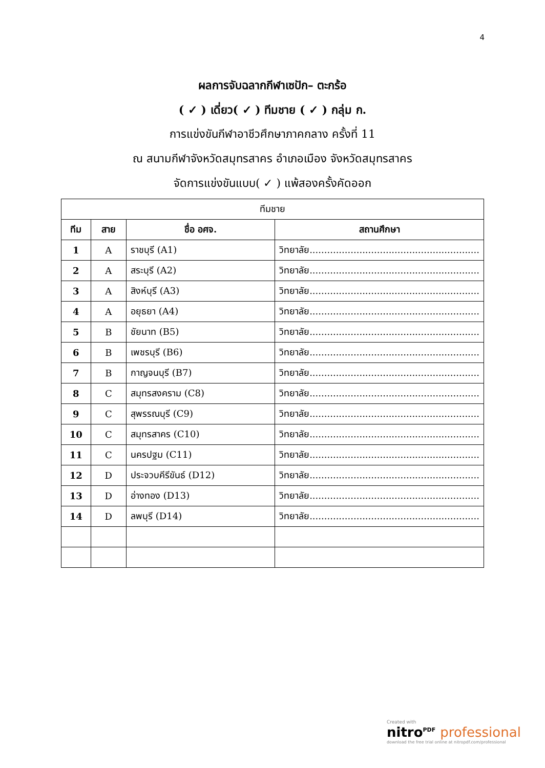4
ผลการจับฉลากกีฬาเซปัก– ตะกร้อ
( ✓ ) เดี่ยว( ✓ ) ทีมชาย ( ✓ ) กลุ่ม ก.
การแข่งขันกีฬาอาชีวศึกษาภาคกลาง ครั้งที่ 11
ณ สนามกีฬาจังหวัดสมุทรสาคร อำเภอเมือง จังหวัดสมุทรสาคร
จัดการแข่งขันแบบ( ✓ ) แพ้สองครั้งคัดออก
| ทีมชาย | | | |
| ทีม | สาย | ชื่อ อศจ. | สถานศึกษา |
| 1 | A | ราชบุรี (A1) | วิทยาลัย.......................................................... |
| 2 | A | สระบุรี (A2) | วิทยาลัย.......................................................... |
| 3 | A | สิงห์บุรี (A3) | วิทยาลัย.......................................................... |
| 4 | A | อยุธยา (A4) | วิทยาลัย.......................................................... |
| 5 | B | ชัยนาท (B5) | วิทยาลัย.......................................................... |
| 6 | B | เพชรบุรี (B6) | วิทยาลัย.......................................................... |
| 7 | B | กาญจนบุรี (B7) | วิทยาลัย.......................................................... |
| 8 | C | สมุทรสงคราม (C8) | วิทยาลัย.......................................................... |
| 9 | C | สุพรรณบุรี (C9) | วิทยาลัย.......................................................... |
| 10 | C | สมุทรสาคร (C10) | วิทยาลัย.......................................................... |
| 11 | C | นครปฐม (C11) | วิทยาลัย.......................................................... |
| 12 | D | ประจวบคีรีขันธ์ (D12) | วิทยาลัย.......................................................... |
| 13 | D | อ่างทอง (D13) | วิทยาลัย.......................................................... |
| 14 | D | ลพบุรี (D14) | วิทยาลัย.......................................................... |
Created with
nitro<sup>PDF</sup> professional
download the free trial online at nitropdf.com/professional